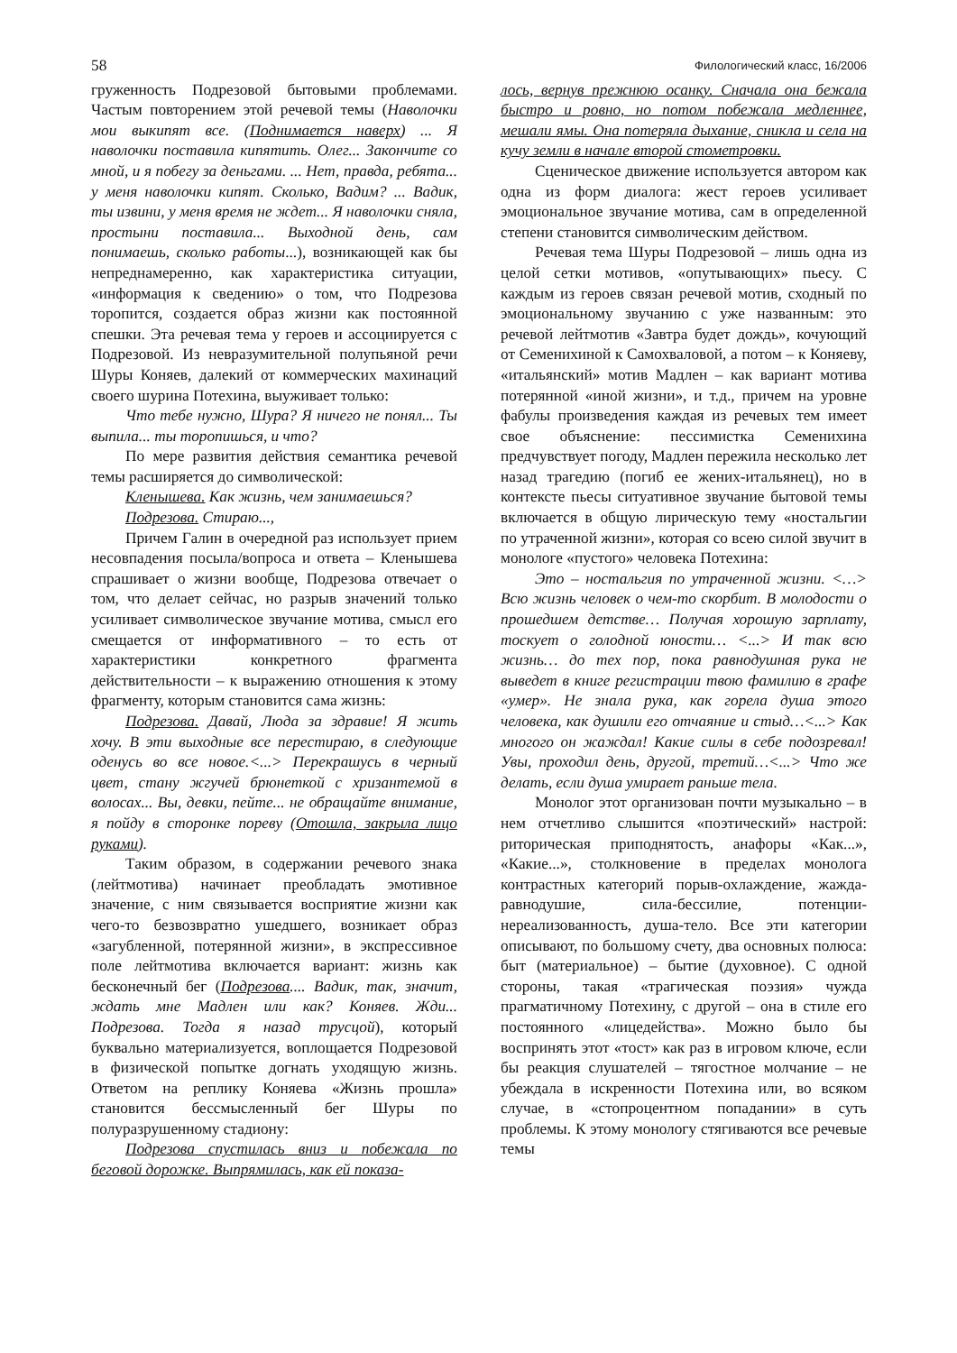58 Филологический класс, 16/2006
груженность Подрезовой бытовыми проблемами. Частым повторением этой речевой темы (Наволочки мои выкипят все. (Поднимается наверх) ... Я наволочки поставила кипятить. Олег... Закончите со мной, и я побегу за деньгами. ... Нет, правда, ребята... у меня наволочки кипят. Сколько, Вадим? ... Вадик, ты извини, у меня время не ждет... Я наволочки сняла, простыни поставила... Выходной день, сам понимаешь, сколько работы...), возникающей как бы непреднамеренно, как характеристика ситуации, «информация к сведению» о том, что Подрезова торопится, создается образ жизни как постоянной спешки. Эта речевая тема у героев и ассоциируется с Подрезовой. Из невразумительной полупьяной речи Шуры Коняев, далекий от коммерческих махинаций своего шурина Потехина, выуживает только:
Что тебе нужно, Шура? Я ничего не понял... Ты выпила... ты торопишься, и что?
По мере развития действия семантика речевой темы расширяется до символической:
Кленышева. Как жизнь, чем занимаешься?
Подрезова. Стираю...,
Причем Галин в очередной раз использует прием несовпадения посыла/вопроса и ответа – Кленышева спрашивает о жизни вообще, Подрезова отвечает о том, что делает сейчас, но разрыв значений только усиливает символическое звучание мотива, смысл его смещается от информативного – то есть от характеристики конкретного фрагмента действительности – к выражению отношения к этому фрагменту, которым становится сама жизнь:
Подрезова. Давай, Люда за здравие! Я жить хочу. В эти выходные все перестираю, в следующие оденусь во все новое.<...> Перекрашусь в черный цвет, стану жгучей брюнеткой с хризантемой в волосах... Вы, девки, пейте... не обращайте внимание, я пойду в сторонке пореву (Отошла, закрыла лицо руками).
Таким образом, в содержании речевого знака (лейтмотива) начинает преобладать эмотивное значение, с ним связывается восприятие жизни как чего-то безвозвратно ушедшего, возникает образ «загубленной, потерянной жизни», в экспрессивное поле лейтмотива включается вариант: жизнь как бесконечный бег (Подрезова.... Вадик, так, значит, ждать мне Мадлен или как? Коняев. Жди... Подрезова. Тогда я назад трусцой), который буквально материализуется, воплощается Подрезовой в физической попытке догнать уходящую жизнь. Ответом на реплику Коняева «Жизнь прошла» становится бессмысленный бег Шуры по полуразрушенному стадиону:
Подрезова спустилась вниз и побежала по беговой дорожке. Выпрямилась, как ей показа-
лось, вернув прежнюю осанку. Сначала она бежала быстро и ровно, но потом побежала медленнее, мешали ямы. Она потеряла дыхание, сникла и села на кучу земли в начале второй стометровки.
Сценическое движение используется автором как одна из форм диалога: жест героев усиливает эмоциональное звучание мотива, сам в определенной степени становится символическим действом.
Речевая тема Шуры Подрезовой – лишь одна из целой сетки мотивов, «опутывающих» пьесу. С каждым из героев связан речевой мотив, сходный по эмоциональному звучанию с уже названным: это речевой лейтмотив «Завтра будет дождь», кочующий от Семенихиной к Самохваловой, а потом – к Коняеву, «итальянский» мотив Мадлен – как вариант мотива потерянной «иной жизни», и т.д., причем на уровне фабулы произведения каждая из речевых тем имеет свое объяснение: пессимистка Семенихина предчувствует погоду, Мадлен пережила несколько лет назад трагедию (погиб ее жених-итальянец), но в контексте пьесы ситуативное звучание бытовой темы включается в общую лирическую тему «ностальгии по утраченной жизни», которая со всею силой звучит в монологе «пустого» человека Потехина:
Это – ностальгия по утраченной жизни. <…> Всю жизнь человек о чем-то скорбит. В молодости о прошедшем детстве… Получая хорошую зарплату, тоскует о голодной юности… <...> И так всю жизнь… до тех пор, пока равнодушная рука не выведет в книге регистрации твою фамилию в графе «умер». Не знала рука, как горела душа этого человека, как душили его отчаяние и стыд…<...> Как многого он жаждал! Какие силы в себе подозревал! Увы, проходил день, другой, третий…<...> Что же делать, если душа умирает раньше тела.
Монолог этот организован почти музыкально – в нем отчетливо слышится «поэтический» настрой: риторическая приподнятость, анафоры «Как...», «Какие...», столкновение в пределах монолога контрастных категорий порыв-охлаждение, жажда-равнодушие, сила-бессилие, потенции-нереализованность, душа-тело. Все эти категории описывают, по большому счету, два основных полюса: быт (материальное) – бытие (духовное). С одной стороны, такая «трагическая поэзия» чужда прагматичному Потехину, с другой – она в стиле его постоянного «лицедейства». Можно было бы воспринять этот «тост» как раз в игровом ключе, если бы реакция слушателей – тягостное молчание – не убеждала в искренности Потехина или, во всяком случае, в «стопроцентном попадании» в суть проблемы. К этому монологу стягиваются все речевые темы